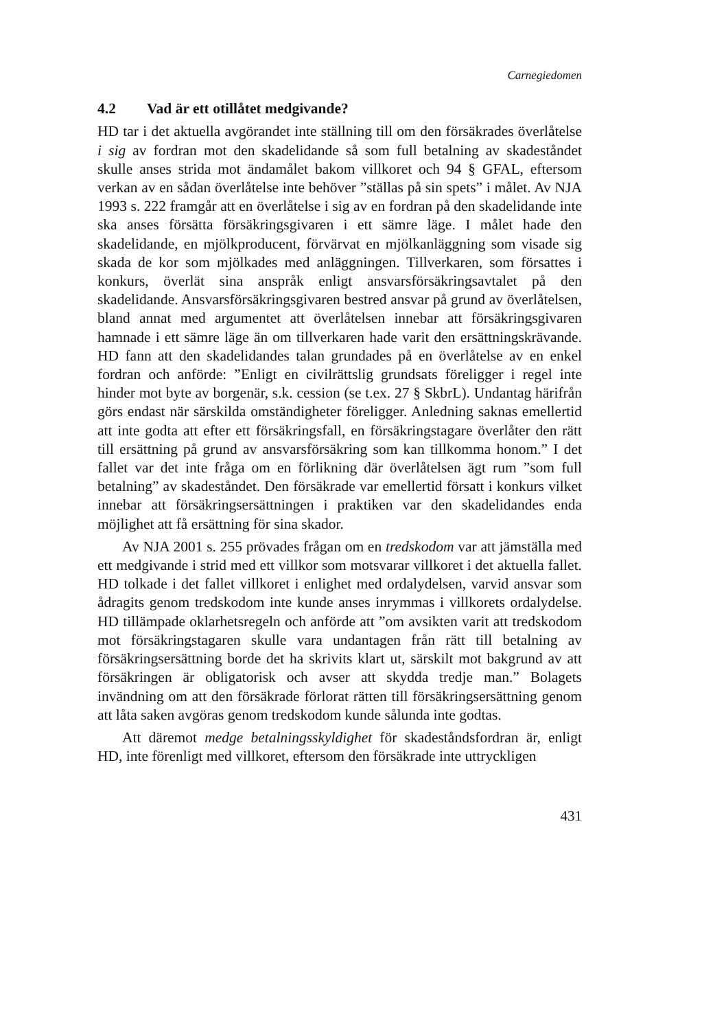Carnegiedomen
4.2 Vad är ett otillåtet medgivande?
HD tar i det aktuella avgörandet inte ställning till om den försäkrades överlåtelse i sig av fordran mot den skadelidande så som full betalning av skadeståndet skulle anses strida mot ändamålet bakom villkoret och 94 § GFAL, eftersom verkan av en sådan överlåtelse inte behöver ”ställas på sin spets” i målet. Av NJA 1993 s. 222 framgår att en överlåtelse i sig av en fordran på den skadelidande inte ska anses försätta försäkringsgivaren i ett sämre läge. I målet hade den skadelidande, en mjölkproducent, förvärvat en mjölkanläggning som visade sig skada de kor som mjölkades med anläggningen. Tillverkaren, som försattes i konkurs, överlät sina anspråk enligt ansvarsförsäkringsavtalet på den skadelidande. Ansvarsförsäkringsgivaren bestred ansvar på grund av överlåtelsen, bland annat med argumentet att överlåtelsen innebar att försäkringsgivaren hamnade i ett sämre läge än om tillverkaren hade varit den ersättningskrävande. HD fann att den skadelidandes talan grundades på en överlåtelse av en enkel fordran och anförde: ”Enligt en civilrättslig grundsats föreligger i regel inte hinder mot byte av borgenär, s.k. cession (se t.ex. 27 § SkbrL). Undantag härifrån görs endast när särskilda omständigheter föreligger. Anledning saknas emellertid att inte godta att efter ett försäkringsfall, en försäkringstagare överlåter den rätt till ersättning på grund av ansvarsförsäkring som kan tillkomma honom.” I det fallet var det inte fråga om en förlikning där överlåtelsen ägt rum ”som full betalning” av skadeståndet. Den försäkrade var emellertid försatt i konkurs vilket innebar att försäkringsersättningen i praktiken var den skadelidandes enda möjlighet att få ersättning för sina skador.
Av NJA 2001 s. 255 prövades frågan om en tredskodom var att jämställa med ett medgivande i strid med ett villkor som motsvarar villkoret i det aktuella fallet. HD tolkade i det fallet villkoret i enlighet med ordalydelsen, varvid ansvar som ådragits genom tredskodom inte kunde anses inrymmas i villkorets ordalydelse. HD tillämpade oklarhetsregeln och anförde att ”om avsikten varit att tredskodom mot försäkringstagaren skulle vara undantagen från rätt till betalning av försäkringsersättning borde det ha skrivits klart ut, särskilt mot bakgrund av att försäkringen är obligatorisk och avser att skydda tredje man.” Bolagets invändning om att den försäkrade förlorat rätten till försäkringsersättning genom att låta saken avgöras genom tredskodom kunde sålunda inte godtas.
Att däremot medge betalningsskyldighet för skadeståndsfordran är, enligt HD, inte förenligt med villkoret, eftersom den försäkrade inte uttryckligen
431